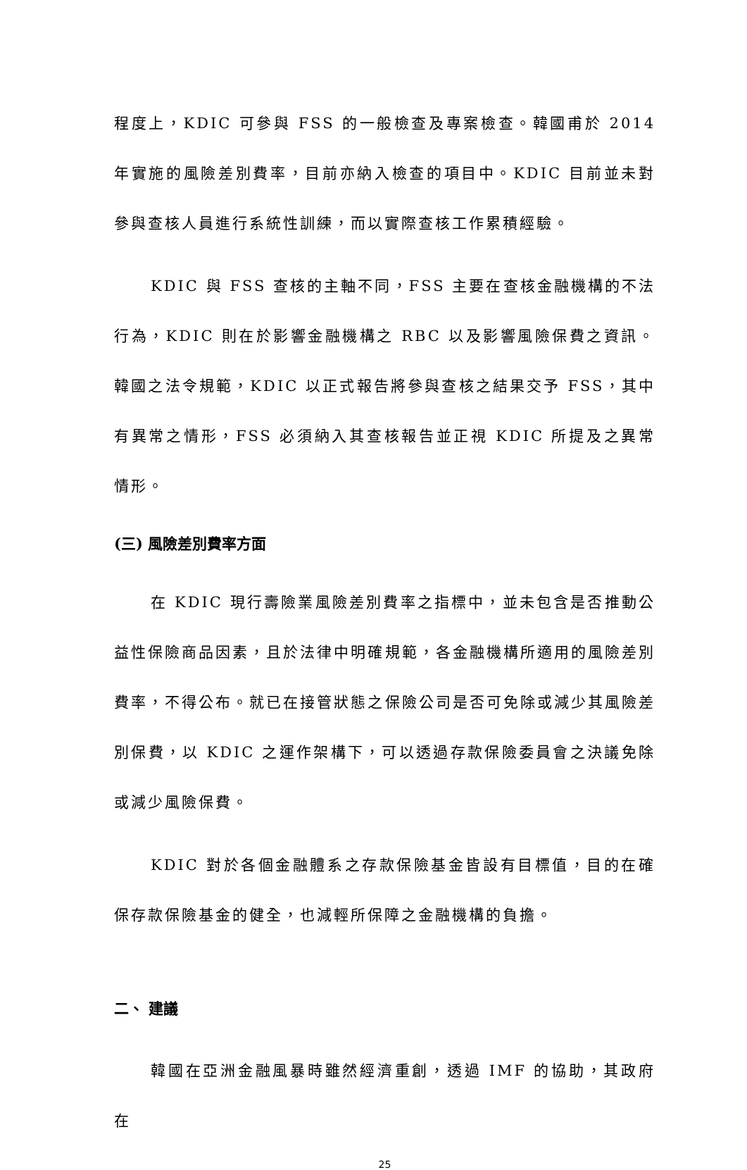程度上，KDIC 可參與 FSS 的一般檢查及專案檢查。韓國甫於 2014 年實施的風險差別費率，目前亦納入檢查的項目中。KDIC 目前並未對參與查核人員進行系統性訓練，而以實際查核工作累積經驗。
KDIC 與 FSS 查核的主軸不同，FSS 主要在查核金融機構的不法行為，KDIC 則在於影響金融機構之 RBC 以及影響風險保費之資訊。韓國之法令規範，KDIC 以正式報告將參與查核之結果交予 FSS，其中有異常之情形，FSS 必須納入其查核報告並正視 KDIC 所提及之異常情形。
(三) 風險差別費率方面
在 KDIC 現行壽險業風險差別費率之指標中，並未包含是否推動公益性保險商品因素，且於法律中明確規範，各金融機構所適用的風險差別費率，不得公布。就已在接管狀態之保險公司是否可免除或減少其風險差別保費，以 KDIC 之運作架構下，可以透過存款保險委員會之決議免除或減少風險保費。
KDIC 對於各個金融體系之存款保險基金皆設有目標值，目的在確保存款保險基金的健全，也減輕所保障之金融機構的負擔。
二、 建議
韓國在亞洲金融風暴時雖然經濟重創，透過 IMF 的協助，其政府在
25